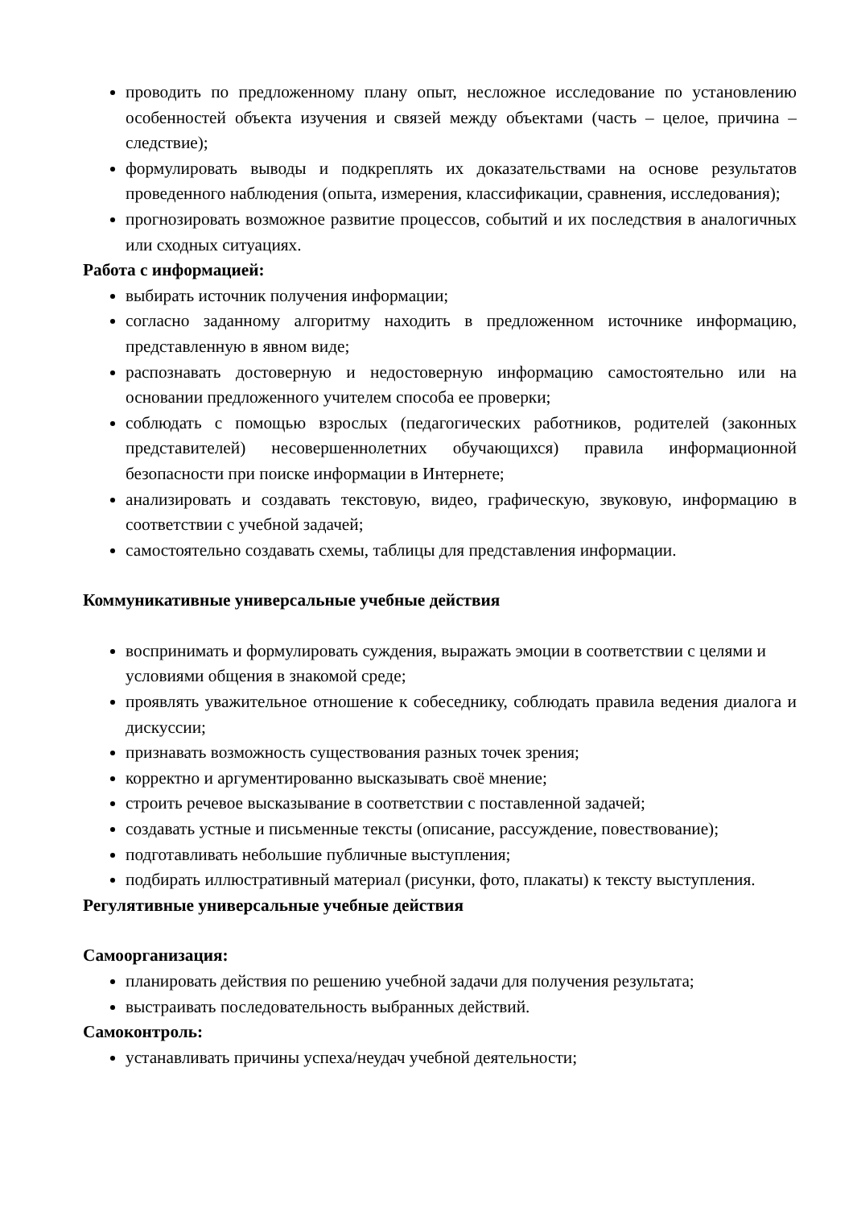проводить по предложенному плану опыт, несложное исследование по установлению особенностей объекта изучения и связей между объектами (часть – целое, причина – следствие);
формулировать выводы и подкреплять их доказательствами на основе результатов проведенного наблюдения (опыта, измерения, классификации, сравнения, исследования);
прогнозировать возможное развитие процессов, событий и их последствия в аналогичных или сходных ситуациях.
Работа с информацией:
выбирать источник получения информации;
согласно заданному алгоритму находить в предложенном источнике информацию, представленную в явном виде;
распознавать достоверную и недостоверную информацию самостоятельно или на основании предложенного учителем способа ее проверки;
соблюдать с помощью взрослых (педагогических работников, родителей (законных представителей) несовершеннолетних обучающихся) правила информационной безопасности при поиске информации в Интернете;
анализировать и создавать текстовую, видео, графическую, звуковую, информацию в соответствии с учебной задачей;
самостоятельно создавать схемы, таблицы для представления информации.
Коммуникативные универсальные учебные действия
воспринимать и формулировать суждения, выражать эмоции в соответствии с целями и условиями общения в знакомой среде;
проявлять уважительное отношение к собеседнику, соблюдать правила ведения диалога и дискуссии;
признавать возможность существования разных точек зрения;
корректно и аргументированно высказывать своё мнение;
строить речевое высказывание в соответствии с поставленной задачей;
создавать устные и письменные тексты (описание, рассуждение, повествование);
подготавливать небольшие публичные выступления;
подбирать иллюстративный материал (рисунки, фото, плакаты) к тексту выступления.
Регулятивные универсальные учебные действия
Самоорганизация:
планировать действия по решению учебной задачи для получения результата;
выстраивать последовательность выбранных действий.
Самоконтроль:
устанавливать причины успеха/неудач учебной деятельности;